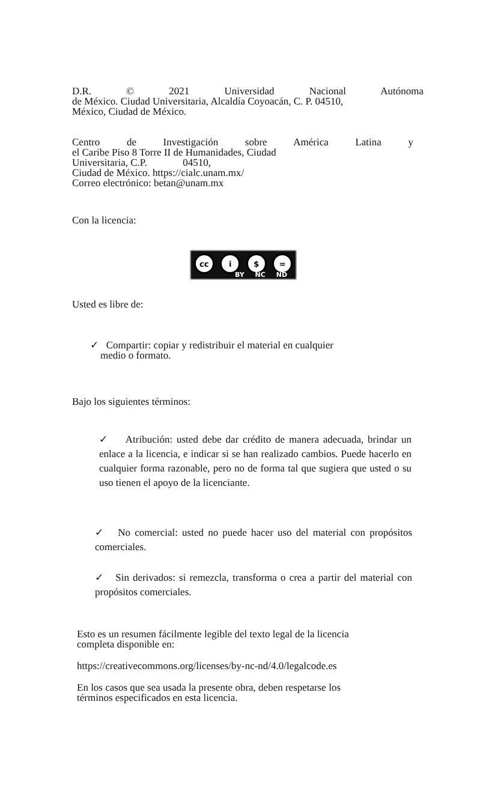D.R. © 2021 Universidad Nacional Autónoma
de México. Ciudad Universitaria, Alcaldía Coyoacán, C. P. 04510,
México, Ciudad de México.
Centro de Investigación sobre América Latina y
el Caribe Piso 8 Torre II de Humanidades, Ciudad
Universitaria, C.P. 04510,
Ciudad de México. https://cialc.unam.mx/
Correo electrónico: betan@unam.mx
Con la licencia:
cc i $ =
BY NC ND
Usted es libre de:
✓ Compartir: copiar y redistribuir el material en cualquier
medio o formato.
Bajo los siguientes términos:
✓ Atribución: usted debe dar crédito de manera adecuada, brindar un enlace a la licencia, e indicar si se han realizado cambios. Puede hacerlo en cualquier forma razonable, pero no de forma tal que sugiera que usted o su uso tienen el apoyo de la licenciante.
✓ No comercial: usted no puede hacer uso del material con propósitos comerciales.
✓ Sin derivados: si remezcla, transforma o crea a partir del material con propósitos comerciales.
Esto es un resumen fácilmente legible del texto legal de la licencia
completa disponible en:
https://creativecommons.org/licenses/by-nc-nd/4.0/legalcode.es
En los casos que sea usada la presente obra, deben respetarse los
términos especificados en esta licencia.